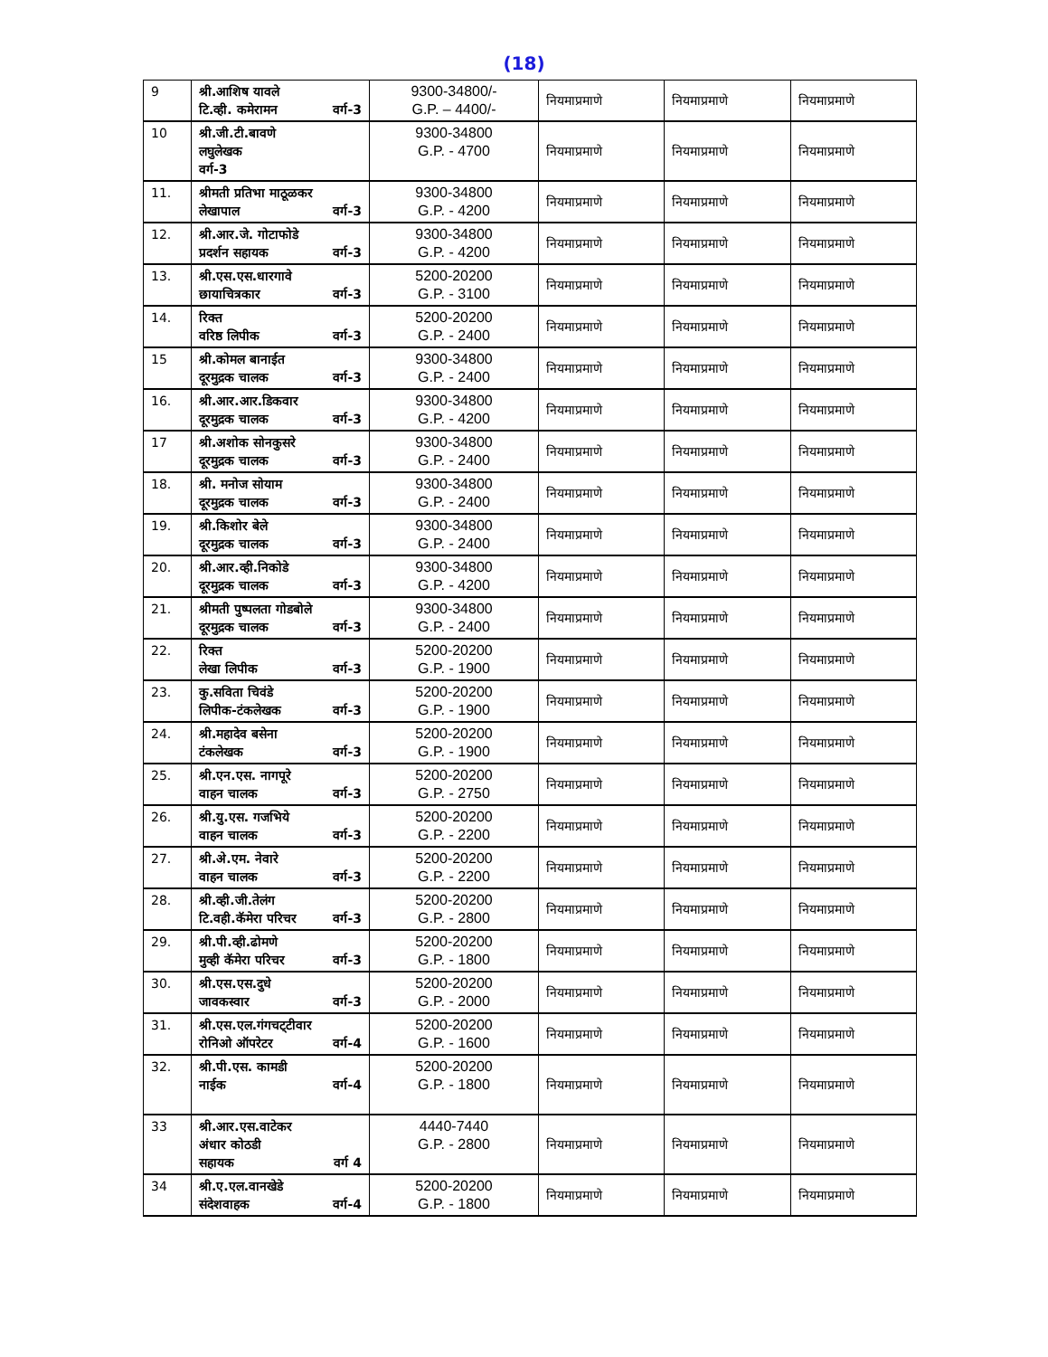(18)
| 9 | श्री.आशिष यावले टि.व्ही. कमेरामन वर्ग-3 | 9300-34800/- G.P. – 4400/- | नियमाप्रमाणे | नियमाप्रमाणे | नियमाप्रमाणे |
| 10 | श्री.जी.टी.बावणे लघुलेखक वर्ग-3 | 9300-34800 G.P. - 4700 | नियमाप्रमाणे | नियमाप्रमाणे | नियमाप्रमाणे |
| 11. | श्रीमती प्रतिभा माठूळकर लेखापाल वर्ग-3 | 9300-34800 G.P. - 4200 | नियमाप्रमाणे | नियमाप्रमाणे | नियमाप्रमाणे |
| 12. | श्री.आर.जे. गोटाफोडे प्रदर्शन सहायक वर्ग-3 | 9300-34800 G.P. - 4200 | नियमाप्रमाणे | नियमाप्रमाणे | नियमाप्रमाणे |
| 13. | श्री.एस.एस.धारगावे छायाचित्रकार वर्ग-3 | 5200-20200 G.P. - 3100 | नियमाप्रमाणे | नियमाप्रमाणे | नियमाप्रमाणे |
| 14. | रिक्त वरिष्ठ लिपीक वर्ग-3 | 5200-20200 G.P. - 2400 | नियमाप्रमाणे | नियमाप्रमाणे | नियमाप्रमाणे |
| 15 | श्री.कोमल बानाईत दूरमुद्रक चालक वर्ग-3 | 9300-34800 G.P. - 2400 | नियमाप्रमाणे | नियमाप्रमाणे | नियमाप्रमाणे |
| 16. | श्री.आर.आर.डिकवार दूरमुद्रक चालक वर्ग-3 | 9300-34800 G.P. - 4200 | नियमाप्रमाणे | नियमाप्रमाणे | नियमाप्रमाणे |
| 17 | श्री.अशोक सोनकुसरे दूरमुद्रक चालक वर्ग-3 | 9300-34800 G.P. - 2400 | नियमाप्रमाणे | नियमाप्रमाणे | नियमाप्रमाणे |
| 18. | श्री. मनोज सोयाम दूरमुद्रक चालक वर्ग-3 | 9300-34800 G.P. - 2400 | नियमाप्रमाणे | नियमाप्रमाणे | नियमाप्रमाणे |
| 19. | श्री.किशोर बेले दूरमुद्रक चालक वर्ग-3 | 9300-34800 G.P. - 2400 | नियमाप्रमाणे | नियमाप्रमाणे | नियमाप्रमाणे |
| 20. | श्री.आर.व्ही.निकोडे दूरमुद्रक चालक वर्ग-3 | 9300-34800 G.P. - 4200 | नियमाप्रमाणे | नियमाप्रमाणे | नियमाप्रमाणे |
| 21. | श्रीमती पुष्पलता गोडबोले दूरमुद्रक चालक वर्ग-3 | 9300-34800 G.P. - 2400 | नियमाप्रमाणे | नियमाप्रमाणे | नियमाप्रमाणे |
| 22. | रिक्त लेखा लिपीक वर्ग-3 | 5200-20200 G.P. - 1900 | नियमाप्रमाणे | नियमाप्रमाणे | नियमाप्रमाणे |
| 23. | कु.सविता चिवंडे लिपीक-टंकलेखक वर्ग-3 | 5200-20200 G.P. - 1900 | नियमाप्रमाणे | नियमाप्रमाणे | नियमाप्रमाणे |
| 24. | श्री.महादेव बसेना टंकलेखक वर्ग-3 | 5200-20200 G.P. - 1900 | नियमाप्रमाणे | नियमाप्रमाणे | नियमाप्रमाणे |
| 25. | श्री.एन.एस. नागपूरे वाहन चालक वर्ग-3 | 5200-20200 G.P. - 2750 | नियमाप्रमाणे | नियमाप्रमाणे | नियमाप्रमाणे |
| 26. | श्री.यु.एस. गजभिये वाहन चालक वर्ग-3 | 5200-20200 G.P. - 2200 | नियमाप्रमाणे | नियमाप्रमाणे | नियमाप्रमाणे |
| 27. | श्री.अे.एम. नेवारे वाहन चालक वर्ग-3 | 5200-20200 G.P. - 2200 | नियमाप्रमाणे | नियमाप्रमाणे | नियमाप्रमाणे |
| 28. | श्री.व्ही.जी.तेलंग टि.वही.कॅमेरा परिचर वर्ग-3 | 5200-20200 G.P. - 2800 | नियमाप्रमाणे | नियमाप्रमाणे | नियमाप्रमाणे |
| 29. | श्री.पी.व्ही.ढोमणे मुव्ही कॅमेरा परिचर वर्ग-3 | 5200-20200 G.P. - 1800 | नियमाप्रमाणे | नियमाप्रमाणे | नियमाप्रमाणे |
| 30. | श्री.एस.एस.दुधे जावकस्वार वर्ग-3 | 5200-20200 G.P. - 2000 | नियमाप्रमाणे | नियमाप्रमाणे | नियमाप्रमाणे |
| 31. | श्री.एस.एल.गंगचट्‌टीवार रोनिओ ऑपरेटर वर्ग-4 | 5200-20200 G.P. - 1600 | नियमाप्रमाणे | नियमाप्रमाणे | नियमाप्रमाणे |
| 32. | श्री.पी.एस. कामडी नाईक वर्ग-4 | 5200-20200 G.P. - 1800 | नियमाप्रमाणे | नियमाप्रमाणे | नियमाप्रमाणे |
| 33 | श्री.आर.एस.वाटेकर अंधार कोठडी सहायक वर्ग 4 | 4440-7440 G.P. - 2800 | नियमाप्रमाणे | नियमाप्रमाणे | नियमाप्रमाणे |
| 34 | श्री.ए.एल.वानखेडे संदेशवाहक वर्ग-4 | 5200-20200 G.P. - 1800 | नियमाप्रमाणे | नियमाप्रमाणे | नियमाप्रमाणे |